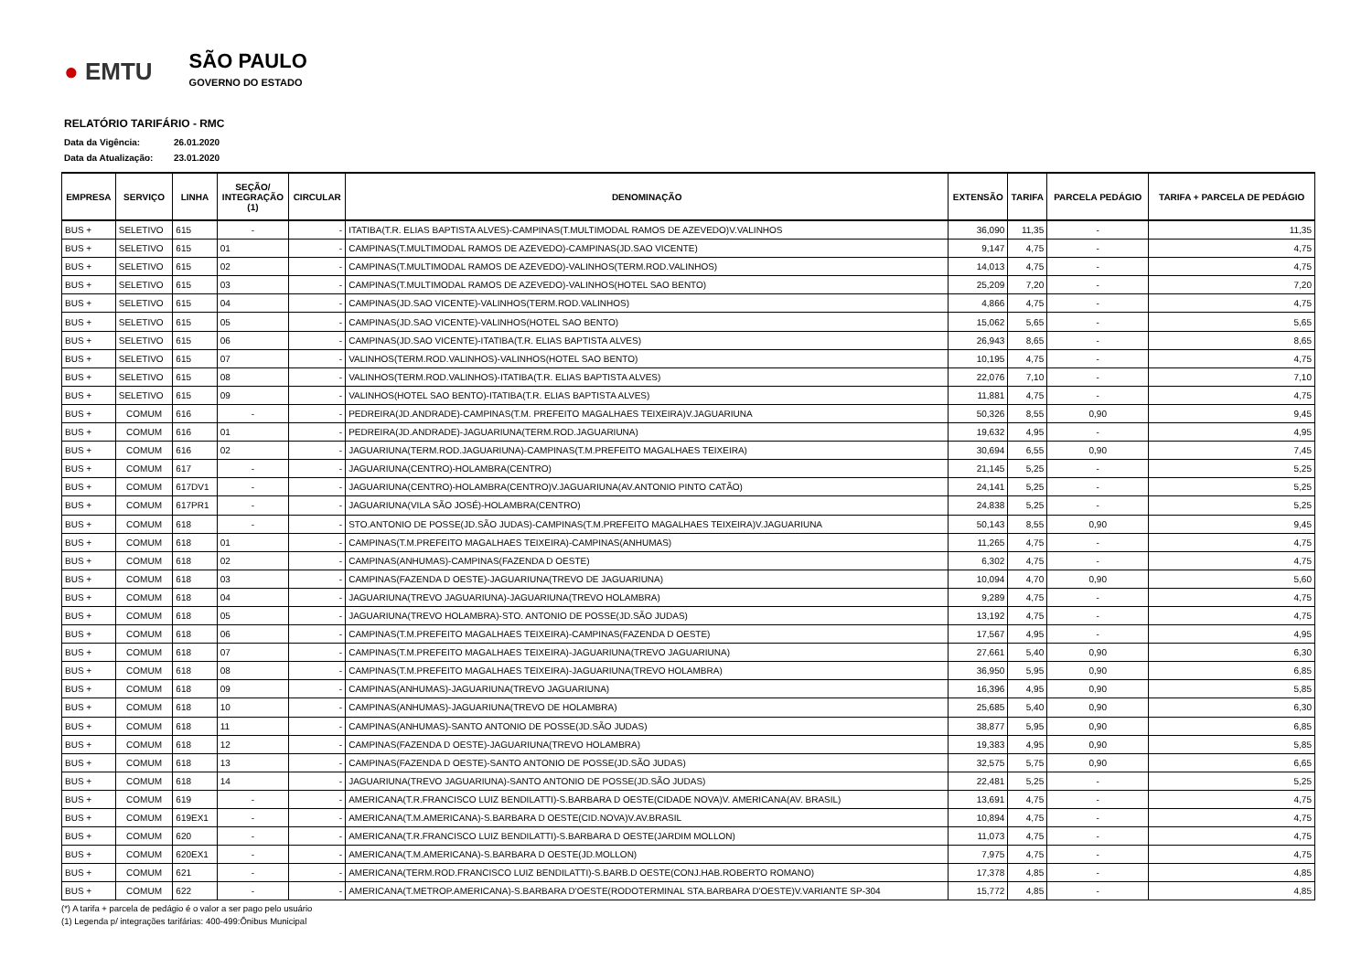● EMTU
SÃO PAULO
GOVERNO DO ESTADO
RELATÓRIO TARIFÁRIO - RMC
Data da Vigência: 26.01.2020
Data da Atualização: 23.01.2020
| EMPRESA | SERVIÇO | LINHA | SEÇÃO/ INTEGRAÇÃO (1) | CIRCULAR | DENOMINAÇÃO | EXTENSÃO | TARIFA | PARCELA PEDÁGIO | TARIFA + PARCELA DE PEDÁGIO |
| --- | --- | --- | --- | --- | --- | --- | --- | --- | --- |
| BUS + | SELETIVO | 615 | - | - | ITATIBA(T.R. ELIAS BAPTISTA ALVES)-CAMPINAS(T.MULTIMODAL RAMOS DE AZEVEDO)V.VALINHOS | 36,090 | 11,35 | - | 11,35 |
| BUS + | SELETIVO | 615 | 01 | - | CAMPINAS(T.MULTIMODAL RAMOS DE AZEVEDO)-CAMPINAS(JD.SAO VICENTE) | 9,147 | 4,75 | - | 4,75 |
| BUS + | SELETIVO | 615 | 02 | - | CAMPINAS(T.MULTIMODAL RAMOS DE AZEVEDO)-VALINHOS(TERM.ROD.VALINHOS) | 14,013 | 4,75 | - | 4,75 |
| BUS + | SELETIVO | 615 | 03 | - | CAMPINAS(T.MULTIMODAL RAMOS DE AZEVEDO)-VALINHOS(HOTEL SAO BENTO) | 25,209 | 7,20 | - | 7,20 |
| BUS + | SELETIVO | 615 | 04 | - | CAMPINAS(JD.SAO VICENTE)-VALINHOS(TERM.ROD.VALINHOS) | 4,866 | 4,75 | - | 4,75 |
| BUS + | SELETIVO | 615 | 05 | - | CAMPINAS(JD.SAO VICENTE)-VALINHOS(HOTEL SAO BENTO) | 15,062 | 5,65 | - | 5,65 |
| BUS + | SELETIVO | 615 | 06 | - | CAMPINAS(JD.SAO VICENTE)-ITATIBA(T.R. ELIAS BAPTISTA ALVES) | 26,943 | 8,65 | - | 8,65 |
| BUS + | SELETIVO | 615 | 07 | - | VALINHOS(TERM.ROD.VALINHOS)-VALINHOS(HOTEL SAO BENTO) | 10,195 | 4,75 | - | 4,75 |
| BUS + | SELETIVO | 615 | 08 | - | VALINHOS(TERM.ROD.VALINHOS)-ITATIBA(T.R. ELIAS BAPTISTA ALVES) | 22,076 | 7,10 | - | 7,10 |
| BUS + | SELETIVO | 615 | 09 | - | VALINHOS(HOTEL SAO BENTO)-ITATIBA(T.R. ELIAS BAPTISTA ALVES) | 11,881 | 4,75 | - | 4,75 |
| BUS + | COMUM | 616 | - | - | PEDREIRA(JD.ANDRADE)-CAMPINAS(T.M. PREFEITO MAGALHAES TEIXEIRA)V.JAGUARIUNA | 50,326 | 8,55 | 0,90 | 9,45 |
| BUS + | COMUM | 616 | 01 | - | PEDREIRA(JD.ANDRADE)-JAGUARIUNA(TERM.ROD.JAGUARIUNA) | 19,632 | 4,95 | - | 4,95 |
| BUS + | COMUM | 616 | 02 | - | JAGUARIUNA(TERM.ROD.JAGUARIUNA)-CAMPINAS(T.M.PREFEITO MAGALHAES TEIXEIRA) | 30,694 | 6,55 | 0,90 | 7,45 |
| BUS + | COMUM | 617 | - | - | JAGUARIUNA(CENTRO)-HOLAMBRA(CENTRO) | 21,145 | 5,25 | - | 5,25 |
| BUS + | COMUM | 617DV1 | - | - | JAGUARIUNA(CENTRO)-HOLAMBRA(CENTRO)V.JAGUARIUNA(AV.ANTONIO PINTO CATÃO) | 24,141 | 5,25 | - | 5,25 |
| BUS + | COMUM | 617PR1 | - | - | JAGUARIUNA(VILA SÃO JOSÉ)-HOLAMBRA(CENTRO) | 24,838 | 5,25 | - | 5,25 |
| BUS + | COMUM | 618 | - | - | STO.ANTONIO DE POSSE(JD.SÃO JUDAS)-CAMPINAS(T.M.PREFEITO MAGALHAES TEIXEIRA)V.JAGUARIUNA | 50,143 | 8,55 | 0,90 | 9,45 |
| BUS + | COMUM | 618 | 01 | - | CAMPINAS(T.M.PREFEITO MAGALHAES TEIXEIRA)-CAMPINAS(ANHUMAS) | 11,265 | 4,75 | - | 4,75 |
| BUS + | COMUM | 618 | 02 | - | CAMPINAS(ANHUMAS)-CAMPINAS(FAZENDA D OESTE) | 6,302 | 4,75 | - | 4,75 |
| BUS + | COMUM | 618 | 03 | - | CAMPINAS(FAZENDA D OESTE)-JAGUARIUNA(TREVO DE JAGUARIUNA) | 10,094 | 4,70 | 0,90 | 5,60 |
| BUS + | COMUM | 618 | 04 | - | JAGUARIUNA(TREVO JAGUARIUNA)-JAGUARIUNA(TREVO HOLAMBRA) | 9,289 | 4,75 | - | 4,75 |
| BUS + | COMUM | 618 | 05 | - | JAGUARIUNA(TREVO HOLAMBRA)-STO. ANTONIO DE POSSE(JD.SÃO JUDAS) | 13,192 | 4,75 | - | 4,75 |
| BUS + | COMUM | 618 | 06 | - | CAMPINAS(T.M.PREFEITO MAGALHAES TEIXEIRA)-CAMPINAS(FAZENDA D OESTE) | 17,567 | 4,95 | - | 4,95 |
| BUS + | COMUM | 618 | 07 | - | CAMPINAS(T.M.PREFEITO MAGALHAES TEIXEIRA)-JAGUARIUNA(TREVO JAGUARIUNA) | 27,661 | 5,40 | 0,90 | 6,30 |
| BUS + | COMUM | 618 | 08 | - | CAMPINAS(T.M.PREFEITO MAGALHAES TEIXEIRA)-JAGUARIUNA(TREVO HOLAMBRA) | 36,950 | 5,95 | 0,90 | 6,85 |
| BUS + | COMUM | 618 | 09 | - | CAMPINAS(ANHUMAS)-JAGUARIUNA(TREVO JAGUARIUNA) | 16,396 | 4,95 | 0,90 | 5,85 |
| BUS + | COMUM | 618 | 10 | - | CAMPINAS(ANHUMAS)-JAGUARIUNA(TREVO DE HOLAMBRA) | 25,685 | 5,40 | 0,90 | 6,30 |
| BUS + | COMUM | 618 | 11 | - | CAMPINAS(ANHUMAS)-SANTO ANTONIO DE POSSE(JD.SÃO JUDAS) | 38,877 | 5,95 | 0,90 | 6,85 |
| BUS + | COMUM | 618 | 12 | - | CAMPINAS(FAZENDA D OESTE)-JAGUARIUNA(TREVO HOLAMBRA) | 19,383 | 4,95 | 0,90 | 5,85 |
| BUS + | COMUM | 618 | 13 | - | CAMPINAS(FAZENDA D OESTE)-SANTO ANTONIO DE POSSE(JD.SÃO JUDAS) | 32,575 | 5,75 | 0,90 | 6,65 |
| BUS + | COMUM | 618 | 14 | - | JAGUARIUNA(TREVO JAGUARIUNA)-SANTO ANTONIO DE POSSE(JD.SÃO JUDAS) | 22,481 | 5,25 | - | 5,25 |
| BUS + | COMUM | 619 | - | - | AMERICANA(T.R.FRANCISCO LUIZ BENDILATTI)-S.BARBARA D OESTE(CIDADE NOVA)V. AMERICANA(AV. BRASIL) | 13,691 | 4,75 | - | 4,75 |
| BUS + | COMUM | 619EX1 | - | - | AMERICANA(T.M.AMERICANA)-S.BARBARA D OESTE(CID.NOVA)V.AV.BRASIL | 10,894 | 4,75 | - | 4,75 |
| BUS + | COMUM | 620 | - | - | AMERICANA(T.R.FRANCISCO LUIZ BENDILATTI)-S.BARBARA D OESTE(JARDIM MOLLON) | 11,073 | 4,75 | - | 4,75 |
| BUS + | COMUM | 620EX1 | - | - | AMERICANA(T.M.AMERICANA)-S.BARBARA D OESTE(JD.MOLLON) | 7,975 | 4,75 | - | 4,75 |
| BUS + | COMUM | 621 | - | - | AMERICANA(TERM.ROD.FRANCISCO LUIZ BENDILATTI)-S.BARB.D OESTE(CONJ.HAB.ROBERTO ROMANO) | 17,378 | 4,85 | - | 4,85 |
| BUS + | COMUM | 622 | - | - | AMERICANA(T.METROP.AMERICANA)-S.BARBARA D'OESTE(RODOTERMINAL STA.BARBARA D'OESTE)V.VARIANTE SP-304 | 15,772 | 4,85 | - | 4,85 |
(*) A tarifa + parcela de pedágio é o valor a ser pago pelo usuário
(1) Legenda p/ integrações tarifárias: 400-499:Ônibus Municipal